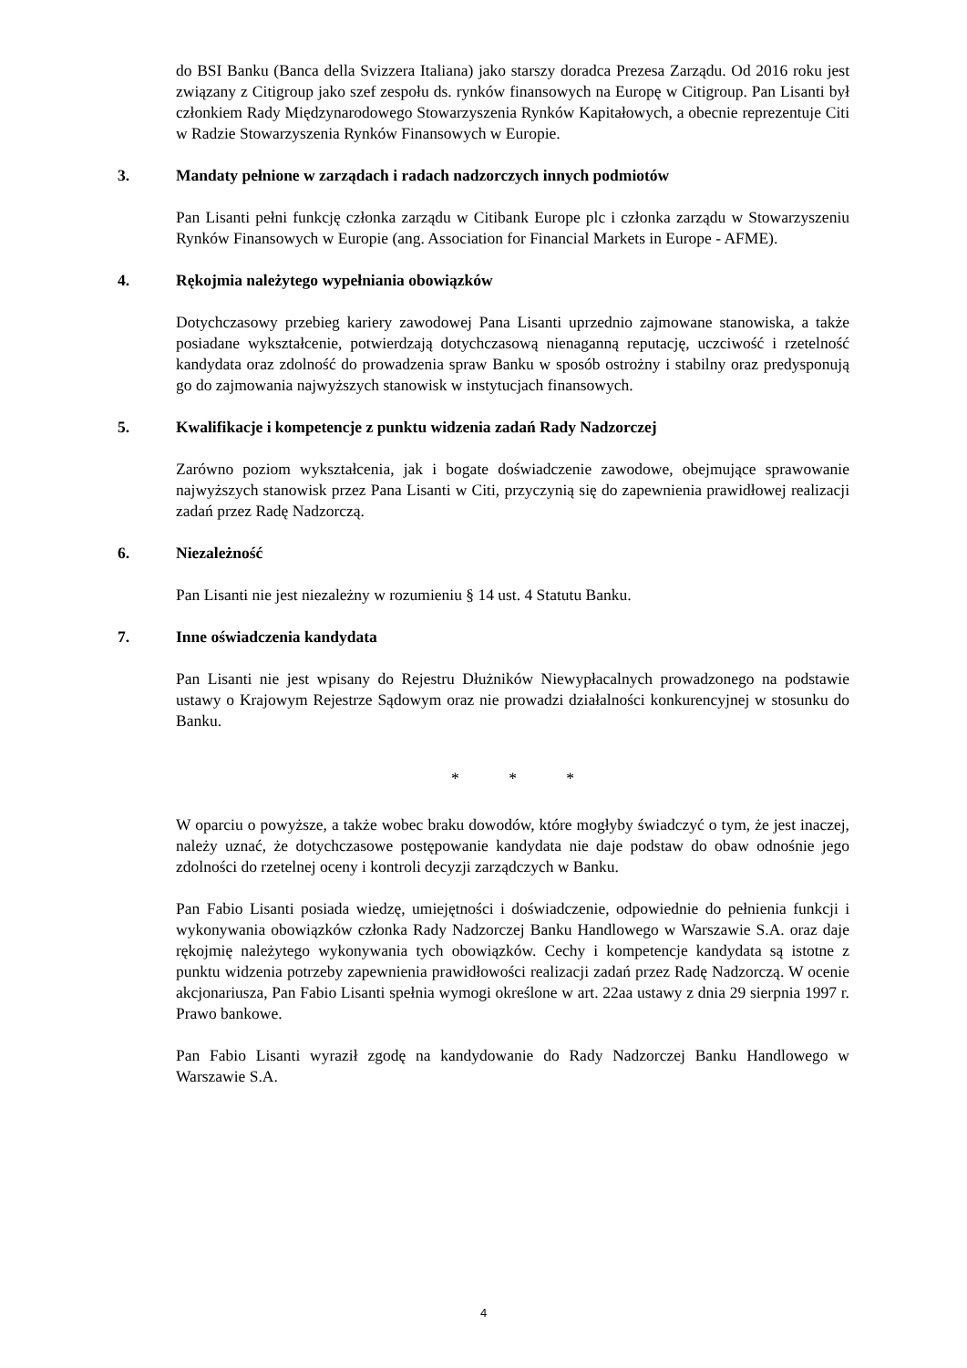do BSI Banku (Banca della Svizzera Italiana) jako starszy doradca Prezesa Zarządu. Od 2016 roku jest związany z Citigroup jako szef zespołu ds. rynków finansowych na Europę w Citigroup. Pan Lisanti był członkiem Rady Międzynarodowego Stowarzyszenia Rynków Kapitałowych, a obecnie reprezentuje Citi w Radzie Stowarzyszenia Rynków Finansowych w Europie.
3. Mandaty pełnione w zarządach i radach nadzorczych innych podmiotów
Pan Lisanti pełni funkcję członka zarządu w Citibank Europe plc i członka zarządu w Stowarzyszeniu Rynków Finansowych w Europie (ang. Association for Financial Markets in Europe - AFME).
4. Rękojmia należytego wypełniania obowiązków
Dotychczasowy przebieg kariery zawodowej Pana Lisanti uprzednio zajmowane stanowiska, a także posiadane wykształcenie, potwierdzają dotychczasową nienaganną reputację, uczciwość i rzetelność kandydata oraz zdolność do prowadzenia spraw Banku w sposób ostrożny i stabilny oraz predysponują go do zajmowania najwyższych stanowisk w instytucjach finansowych.
5. Kwalifikacje i kompetencje z punktu widzenia zadań Rady Nadzorczej
Zarówno poziom wykształcenia, jak i bogate doświadczenie zawodowe, obejmujące sprawowanie najwyższych stanowisk przez Pana Lisanti w Citi, przyczynią się do zapewnienia prawidłowej realizacji zadań przez Radę Nadzorczą.
6. Niezależność
Pan Lisanti nie jest niezależny w rozumieniu § 14 ust. 4 Statutu Banku.
7. Inne oświadczenia kandydata
Pan Lisanti nie jest wpisany do Rejestru Dłużników Niewypłacalnych prowadzonego na podstawie ustawy o Krajowym Rejestrze Sądowym oraz nie prowadzi działalności konkurencyjnej w stosunku do Banku.
* * *
W oparciu o powyższe, a także wobec braku dowodów, które mogłyby świadczyć o tym, że jest inaczej, należy uznać, że dotychczasowe postępowanie kandydata nie daje podstaw do obaw odnośnie jego zdolności do rzetelnej oceny i kontroli decyzji zarządczych w Banku.
Pan Fabio Lisanti posiada wiedzę, umiejętności i doświadczenie, odpowiednie do pełnienia funkcji i wykonywania obowiązków członka Rady Nadzorczej Banku Handlowego w Warszawie S.A. oraz daje rękojmię należytego wykonywania tych obowiązków. Cechy i kompetencje kandydata są istotne z punktu widzenia potrzeby zapewnienia prawidłowości realizacji zadań przez Radę Nadzorczą. W ocenie akcjonariusza, Pan Fabio Lisanti spełnia wymogi określone w art. 22aa ustawy z dnia 29 sierpnia 1997 r. Prawo bankowe.
Pan Fabio Lisanti wyraził zgodę na kandydowanie do Rady Nadzorczej Banku Handlowego w Warszawie S.A.
4